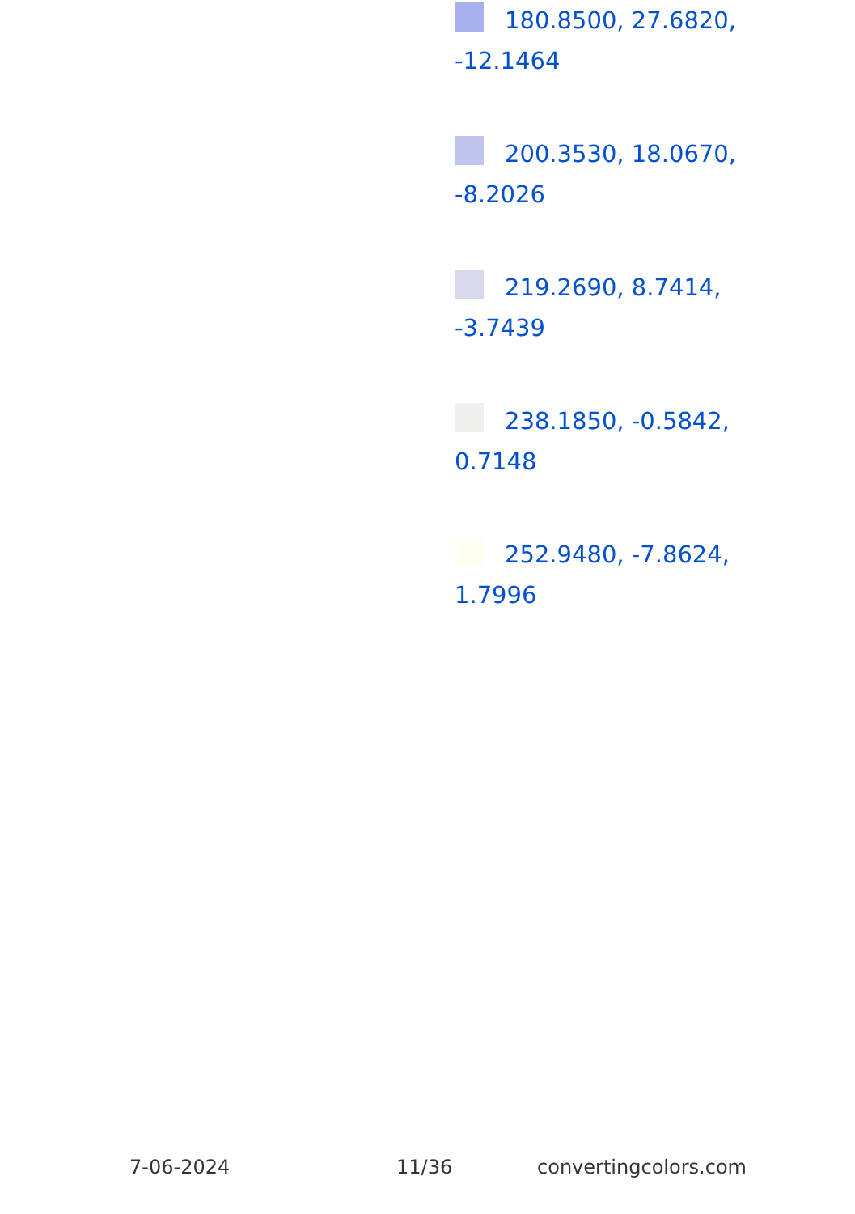180.8500, 27.6820, -12.1464
200.3530, 18.0670, -8.2026
219.2690, 8.7414, -3.7439
238.1850, -0.5842, 0.7148
252.9480, -7.8624, 1.7996
7-06-2024 11/36 convertingcolors.com